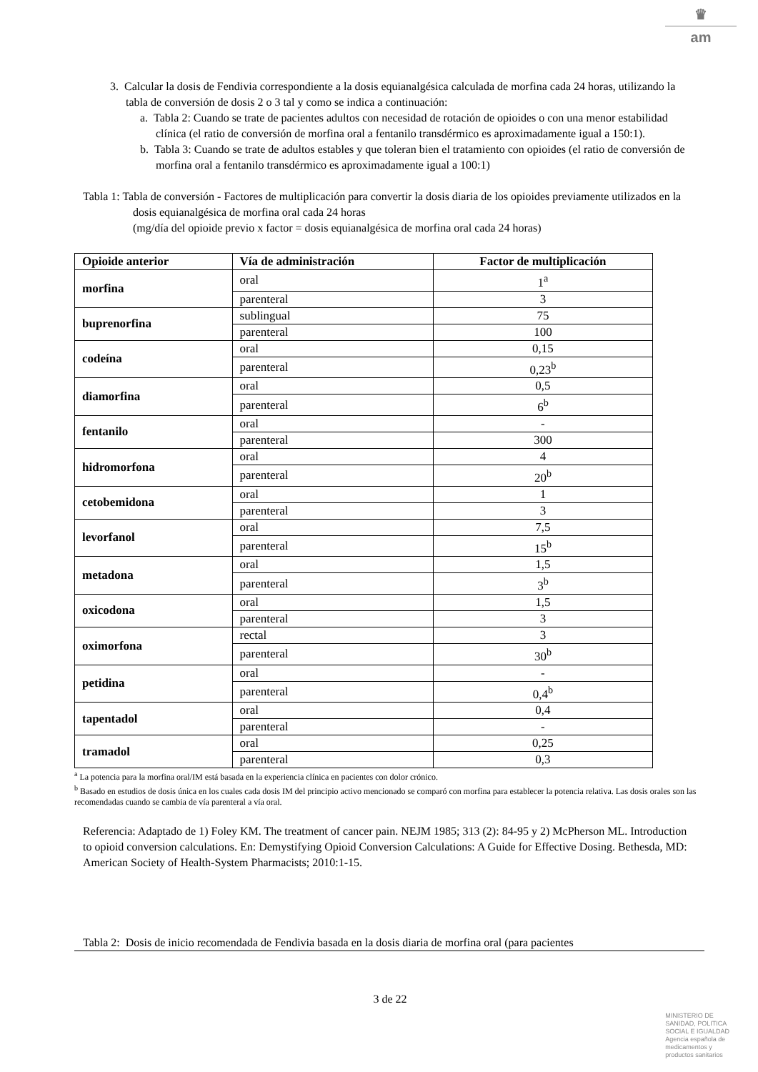♛
am
3. Calcular la dosis de Fendivia correspondiente a la dosis equianalgésica calculada de morfina cada 24 horas, utilizando la tabla de conversión de dosis 2 o 3 tal y como se indica a continuación:
a. Tabla 2: Cuando se trate de pacientes adultos con necesidad de rotación de opioides o con una menor estabilidad clínica (el ratio de conversión de morfina oral a fentanilo transdérmico es aproximadamente igual a 150:1).
b. Tabla 3: Cuando se trate de adultos estables y que toleran bien el tratamiento con opioides (el ratio de conversión de morfina oral a fentanilo transdérmico es aproximadamente igual a 100:1)
Tabla 1: Tabla de conversión - Factores de multiplicación para convertir la dosis diaria de los opioides previamente utilizados en la dosis equianalgésica de morfina oral cada 24 horas
(mg/día del opioide previo x factor = dosis equianalgésica de morfina oral cada 24 horas)
| Opioide anterior | Vía de administración | Factor de multiplicación |
| --- | --- | --- |
| morfina | oral | 1<sup>a</sup> |
| | parenteral | 3 |
| buprenorfina | sublingual | 75 |
| | parenteral | 100 |
| codeína | oral | 0,15 |
| | parenteral | 0,23<sup>b</sup> |
| diamorfina | oral | 0,5 |
| | parenteral | 6<sup>b</sup> |
| fentanilo | oral | - |
| | parenteral | 300 |
| hidromorfona | oral | 4 |
| | parenteral | 20<sup>b</sup> |
| cetobemidona | oral | 1 |
| | parenteral | 3 |
| levorfanol | oral | 7,5 |
| | parenteral | 15<sup>b</sup> |
| metadona | oral | 1,5 |
| | parenteral | 3<sup>b</sup> |
| oxicodona | oral | 1,5 |
| | parenteral | 3 |
| oximorfona | rectal | 3 |
| | parenteral | 30<sup>b</sup> |
| petidina | oral | - |
| | parenteral | 0,4<sup>b</sup> |
| tapentadol | oral | 0,4 |
| | parenteral | - |
| tramadol | oral | 0,25 |
| | parenteral | 0,3 |
<sup>a</sup> La potencia para la morfina oral/IM está basada en la experiencia clínica en pacientes con dolor crónico.
<sup>b</sup> Basado en estudios de dosis única en los cuales cada dosis IM del principio activo mencionado se comparó con morfina para establecer la potencia relativa. Las dosis orales son las recomendadas cuando se cambia de vía parenteral a vía oral.
Referencia: Adaptado de 1) Foley KM. The treatment of cancer pain. NEJM 1985; 313 (2): 84-95 y 2) McPherson ML. Introduction to opioid conversion calculations. En: Demystifying Opioid Conversion Calculations: A Guide for Effective Dosing. Bethesda, MD: American Society of Health-System Pharmacists; 2010:1-15.
Tabla 2: Dosis de inicio recomendada de Fendivia basada en la dosis diaria de morfina oral (para pacientes
3 de 22
MINISTERIO DE
SANIDAD, POLITICA
SOCIAL E IGUALDAD
Agencia española de
medicamentos y
productos sanitarios